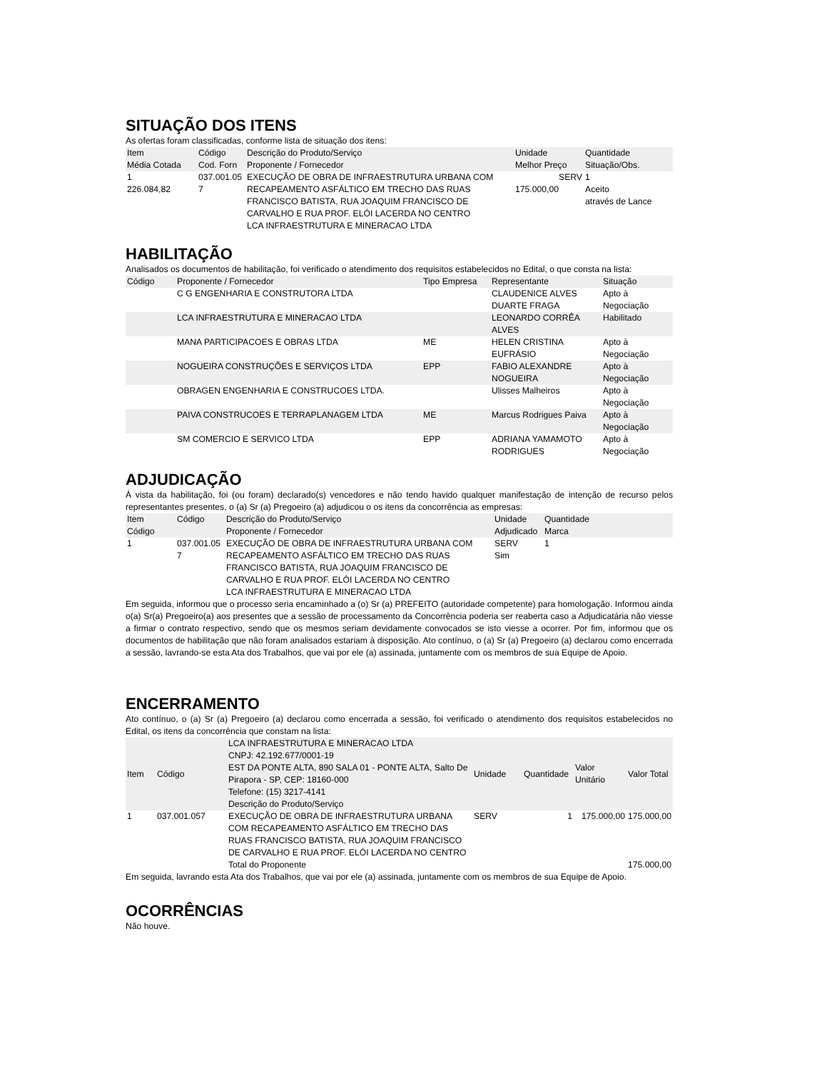SITUAÇÃO DOS ITENS
As ofertas foram classificadas, conforme lista de situação dos itens:
| Item Média Cotada | Código Cod. Forn | Descrição do Produto/Serviço Proponente / Fornecedor | Unidade Melhor Preço | Quantidade Situação/Obs. |
| --- | --- | --- | --- | --- |
| 1 226.084,82 | 037.001.05 7 | EXECUÇÃO DE OBRA DE INFRAESTRUTURA URBANA COM RECAPEAMENTO ASFÁLTICO EM TRECHO DAS RUAS FRANCISCO BATISTA, RUA JOAQUIM FRANCISCO DE CARVALHO E RUA PROF. ELÓI LACERDA NO CENTRO LCA INFRAESTRUTURA E MINERACAO LTDA | SERV 175.000,00 | 1 Aceito através de Lance |
HABILITAÇÃO
Analisados os documentos de habilitação, foi verificado o atendimento dos requisitos estabelecidos no Edital, o que consta na lista:
| Código | Proponente / Fornecedor | Tipo Empresa | Representante | Situação |
| --- | --- | --- | --- | --- |
| | C G ENGENHARIA E CONSTRUTORA LTDA | | CLAUDENICE ALVES DUARTE FRAGA | Apto à Negociação |
| | LCA INFRAESTRUTURA E MINERACAO LTDA | | LEONARDO CORRÊA ALVES | Habilitado |
| | MANA PARTICIPACOES E OBRAS LTDA | ME | HELEN CRISTINA EUFRÁSIO | Apto à Negociação |
| | NOGUEIRA CONSTRUÇÕES E SERVIÇOS LTDA | EPP | FABIO ALEXANDRE NOGUEIRA | Apto à Negociação |
| | OBRAGEN ENGENHARIA E CONSTRUCOES LTDA. | | Ulisses Malheiros | Apto à Negociação |
| | PAIVA CONSTRUCOES E TERRAPLANAGEM LTDA | ME | Marcus Rodrigues Paiva | Apto à Negociação |
| | SM COMERCIO E SERVICO LTDA | EPP | ADRIANA YAMAMOTO RODRIGUES | Apto à Negociação |
ADJUDICAÇÃO
À vista da habilitação, foi (ou foram) declarado(s) vencedores e não tendo havido qualquer manifestação de intenção de recurso pelos representantes presentes, o (a) Sr (a) Pregoeiro (a) adjudicou o os itens da concorrência as empresas:
| Item Código | Código | Descrição do Produto/Serviço Proponente / Fornecedor | Unidade Adjudicado | Quantidade Marca |
| --- | --- | --- | --- | --- |
| 1 | 037.001.05 7 | EXECUÇÃO DE OBRA DE INFRAESTRUTURA URBANA COM RECAPEAMENTO ASFÁLTICO EM TRECHO DAS RUAS FRANCISCO BATISTA, RUA JOAQUIM FRANCISCO DE CARVALHO E RUA PROF. ELÓI LACERDA NO CENTRO LCA INFRAESTRUTURA E MINERACAO LTDA | SERV Sim | 1 |
Em seguida, informou que o processo seria encaminhado a (o) Sr (a) PREFEITO (autoridade competente) para homologação. Informou ainda o(a) Sr(a) Pregoeiro(a) aos presentes que a sessão de processamento da Concorrência poderia ser reaberta caso a Adjudicatária não viesse a firmar o contrato respectivo, sendo que os mesmos seriam devidamente convocados se isto viesse a ocorrer. Por fim, informou que os documentos de habilitação que não foram analisados estariam à disposição. Ato contínuo, o (a) Sr (a) Pregoeiro (a) declarou como encerrada a sessão, lavrando-se esta Ata dos Trabalhos, que vai por ele (a) assinada, juntamente com os membros de sua Equipe de Apoio.
ENCERRAMENTO
Ato contínuo, o (a) Sr (a) Pregoeiro (a) declarou como encerrada a sessão, foi verificado o atendimento dos requisitos estabelecidos no Edital, os itens da concorrência que constam na lista:
| Item | Código | LCA INFRAESTRUTURA E MINERACAO LTDA CNPJ: 42.192.677/0001-19 EST DA PONTE ALTA, 890 SALA 01 - PONTE ALTA, Salto De Pirapora - SP, CEP: 18160-000 Telefone: (15) 3217-4141 Descrição do Produto/Serviço | Unidade | Quantidade | Valor Unitário | Valor Total |
| --- | --- | --- | --- | --- | --- | --- |
| 1 | 037.001.057 | EXECUÇÃO DE OBRA DE INFRAESTRUTURA URBANA COM RECAPEAMENTO ASFÁLTICO EM TRECHO DAS RUAS FRANCISCO BATISTA, RUA JOAQUIM FRANCISCO DE CARVALHO E RUA PROF. ELÓI LACERDA NO CENTRO | SERV | 1 | 175.000,00 | 175.000,00 |
| | | Total do Proponente | | | | 175.000,00 |
Em seguida, lavrando esta Ata dos Trabalhos, que vai por ele (a) assinada, juntamente com os membros de sua Equipe de Apoio.
OCORRÊNCIAS
Não houve.